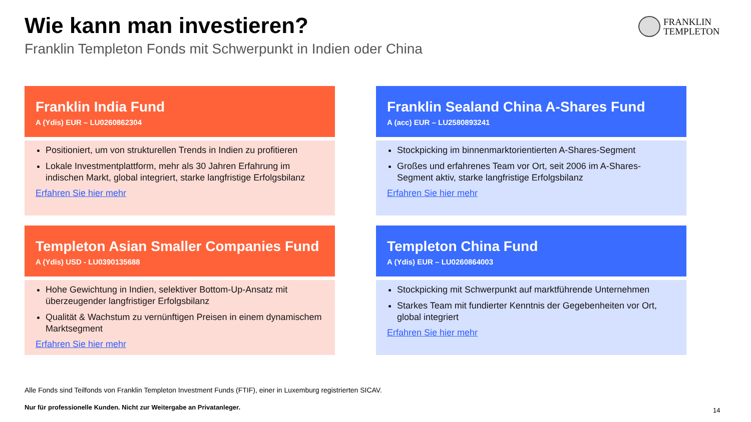Wie kann man investieren?
Franklin Templeton Fonds mit Schwerpunkt in Indien oder China
FRANKLIN
TEMPLETON
Franklin India Fund
A (Ydis) EUR – LU0260862304
Positioniert, um von strukturellen Trends in Indien zu profitieren
Lokale Investmentplattform, mehr als 30 Jahren Erfahrung im indischen Markt, global integriert, starke langfristige Erfolgsbilanz
Erfahren Sie hier mehr
Franklin Sealand China A-Shares Fund
A (acc) EUR – LU2580893241
Stockpicking im binnenmarktorientierten A-Shares-Segment
Großes und erfahrenes Team vor Ort, seit 2006 im A-Shares-Segment aktiv, starke langfristige Erfolgsbilanz
Erfahren Sie hier mehr
Templeton Asian Smaller Companies Fund
A (Ydis) USD - LU0390135688
Hohe Gewichtung in Indien, selektiver Bottom-Up-Ansatz mit überzeugender langfristiger Erfolgsbilanz
Qualität & Wachstum zu vernünftigen Preisen in einem dynamischem Marktsegment
Erfahren Sie hier mehr
Templeton China Fund
A (Ydis) EUR – LU0260864003
Stockpicking mit Schwerpunkt auf marktführende Unternehmen
Starkes Team mit fundierter Kenntnis der Gegebenheiten vor Ort, global integriert
Erfahren Sie hier mehr
Alle Fonds sind Teilfonds von Franklin Templeton Investment Funds (FTIF), einer in Luxemburg registrierten SICAV.
Nur für professionelle Kunden. Nicht zur Weitergabe an Privatanleger.
14